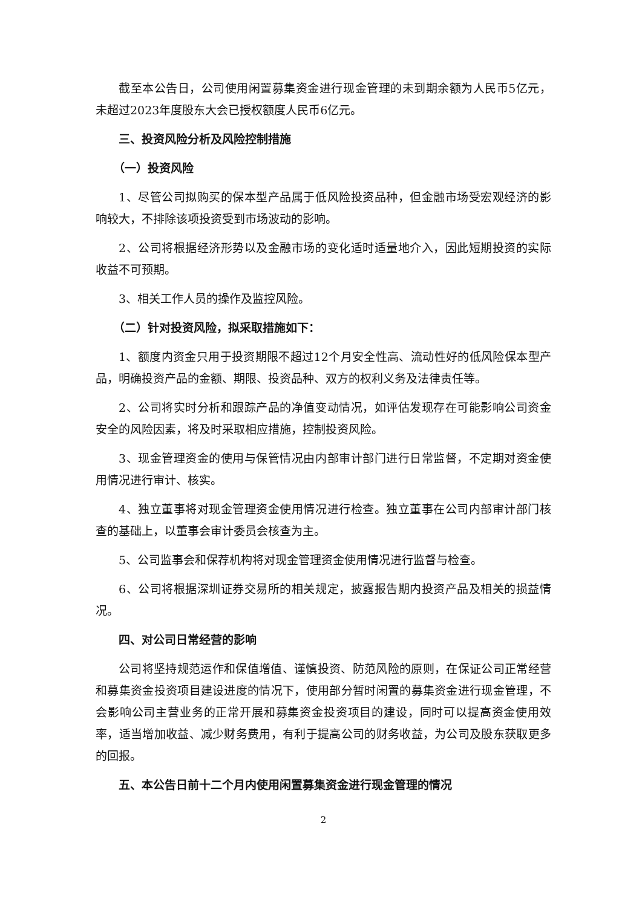截至本公告日，公司使用闲置募集资金进行现金管理的未到期余额为人民币5亿元，未超过2023年度股东大会已授权额度人民币6亿元。
三、投资风险分析及风险控制措施
（一）投资风险
1、尽管公司拟购买的保本型产品属于低风险投资品种，但金融市场受宏观经济的影响较大，不排除该项投资受到市场波动的影响。
2、公司将根据经济形势以及金融市场的变化适时适量地介入，因此短期投资的实际收益不可预期。
3、相关工作人员的操作及监控风险。
（二）针对投资风险，拟采取措施如下：
1、额度内资金只用于投资期限不超过12个月安全性高、流动性好的低风险保本型产品，明确投资产品的金额、期限、投资品种、双方的权利义务及法律责任等。
2、公司将实时分析和跟踪产品的净值变动情况，如评估发现存在可能影响公司资金安全的风险因素，将及时采取相应措施，控制投资风险。
3、现金管理资金的使用与保管情况由内部审计部门进行日常监督，不定期对资金使用情况进行审计、核实。
4、独立董事将对现金管理资金使用情况进行检查。独立董事在公司内部审计部门核查的基础上，以董事会审计委员会核查为主。
5、公司监事会和保荐机构将对现金管理资金使用情况进行监督与检查。
6、公司将根据深圳证券交易所的相关规定，披露报告期内投资产品及相关的损益情况。
四、对公司日常经营的影响
公司将坚持规范运作和保值增值、谨慎投资、防范风险的原则，在保证公司正常经营和募集资金投资项目建设进度的情况下，使用部分暂时闲置的募集资金进行现金管理，不会影响公司主营业务的正常开展和募集资金投资项目的建设，同时可以提高资金使用效率，适当增加收益、减少财务费用，有利于提高公司的财务收益，为公司及股东获取更多的回报。
五、本公告日前十二个月内使用闲置募集资金进行现金管理的情况
2